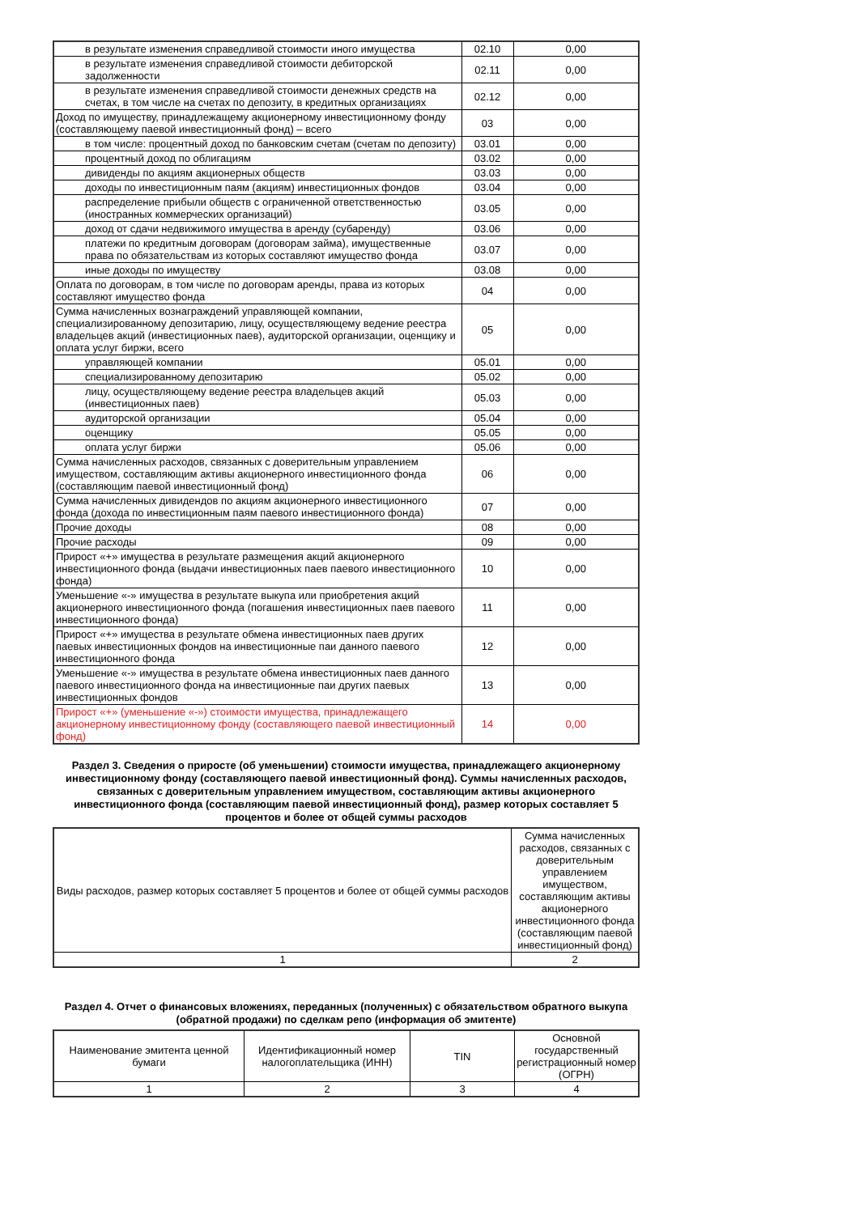| в результате изменения справедливой стоимости иного имущества | 02.10 | 0,00 |
| в результате изменения справедливой стоимости дебиторской задолженности | 02.11 | 0,00 |
| в результате изменения справедливой стоимости денежных средств на счетах, в том числе на счетах по депозиту, в кредитных организациях | 02.12 | 0,00 |
| Доход по имуществу, принадлежащему акционерному инвестиционному фонду (составляющему паевой инвестиционный фонд) – всего | 03 | 0,00 |
| в том числе: процентный доход по банковским счетам (счетам по депозиту) | 03.01 | 0,00 |
| процентный доход по облигациям | 03.02 | 0,00 |
| дивиденды по акциям акционерных обществ | 03.03 | 0,00 |
| доходы по инвестиционным паям (акциям) инвестиционных фондов | 03.04 | 0,00 |
| распределение прибыли обществ с ограниченной ответственностью (иностранных коммерческих организаций) | 03.05 | 0,00 |
| доход от сдачи недвижимого имущества в аренду (субаренду) | 03.06 | 0,00 |
| платежи по кредитным договорам (договорам займа), имущественные права по обязательствам из которых составляют имущество фонда | 03.07 | 0,00 |
| иные доходы по имуществу | 03.08 | 0,00 |
| Оплата по договорам, в том числе по договорам аренды, права из которых составляют имущество фонда | 04 | 0,00 |
| Сумма начисленных вознаграждений управляющей компании, специализированному депозитарию, лицу, осуществляющему ведение реестра владельцев акций (инвестиционных паев), аудиторской организации, оценщику и оплата услуг биржи, всего | 05 | 0,00 |
| управляющей компании | 05.01 | 0,00 |
| специализированному депозитарию | 05.02 | 0,00 |
| лицу, осуществляющему ведение реестра владельцев акций (инвестиционных паев) | 05.03 | 0,00 |
| аудиторской организации | 05.04 | 0,00 |
| оценщику | 05.05 | 0,00 |
| оплата услуг биржи | 05.06 | 0,00 |
| Сумма начисленных расходов, связанных с доверительным управлением имуществом, составляющим активы акционерного инвестиционного фонда (составляющим паевой инвестиционный фонд) | 06 | 0,00 |
| Сумма начисленных дивидендов по акциям акционерного инвестиционного фонда (дохода по инвестиционным паям паевого инвестиционного фонда) | 07 | 0,00 |
| Прочие доходы | 08 | 0,00 |
| Прочие расходы | 09 | 0,00 |
| Прирост «+» имущества в результате размещения акций акционерного инвестиционного фонда (выдачи инвестиционных паев паевого инвестиционного фонда) | 10 | 0,00 |
| Уменьшение «-» имущества в результате выкупа или приобретения акций акционерного инвестиционного фонда (погашения инвестиционных паев паевого инвестиционного фонда) | 11 | 0,00 |
| Прирост «+» имущества в результате обмена инвестиционных паев других паевых инвестиционных фондов на инвестиционные паи данного паевого инвестиционного фонда | 12 | 0,00 |
| Уменьшение «-» имущества в результате обмена инвестиционных паев данного паевого инвестиционного фонда на инвестиционные паи других паевых инвестиционных фондов | 13 | 0,00 |
| Прирост «+» (уменьшение «-») стоимости имущества, принадлежащего акционерному инвестиционному фонду (составляющего паевой инвестиционный фонд) | 14 | 0,00 |
Раздел 3. Сведения о приросте (об уменьшении) стоимости имущества, принадлежащего акционерному инвестиционному фонду (составляющего паевой инвестиционный фонд). Суммы начисленных расходов, связанных с доверительным управлением имуществом, составляющим активы акционерного инвестиционного фонда (составляющим паевой инвестиционный фонд), размер которых составляет 5 процентов и более от общей суммы расходов
| Виды расходов, размер которых составляет 5 процентов и более от общей суммы расходов | Сумма начисленных расходов, связанных с доверительным управлением имуществом, составляющим активы акционерного инвестиционного фонда (составляющим паевой инвестиционный фонд) |
| --- | --- |
| 1 | 2 |
Раздел 4. Отчет о финансовых вложениях, переданных (полученных) с обязательством обратного выкупа (обратной продажи) по сделкам репо (информация об эмитенте)
| Наименование эмитента ценной бумаги | Идентификационный номер налогоплательщика (ИНН) | TIN | Основной государственный регистрационный номер (ОГРН) |
| --- | --- | --- | --- |
| 1 | 2 | 3 | 4 |